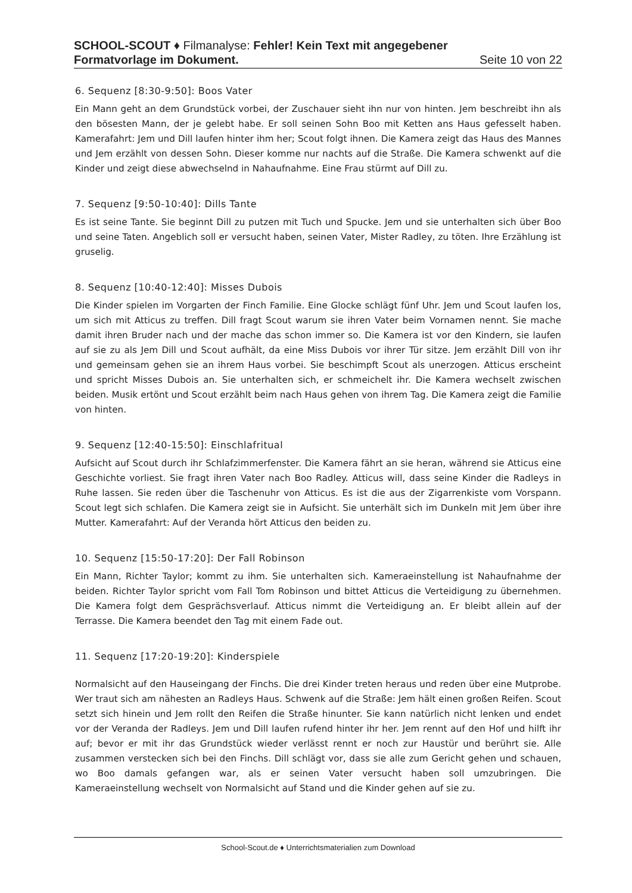SCHOOL-SCOUT ♦ Filmanalyse: Fehler! Kein Text mit angegebener
Formatvorlage im Dokument. Seite 10 von 22
6. Sequenz [8:30-9:50]: Boos Vater
Ein Mann geht an dem Grundstück vorbei, der Zuschauer sieht ihn nur von hinten. Jem beschreibt ihn als den bösesten Mann, der je gelebt habe. Er soll seinen Sohn Boo mit Ketten ans Haus gefesselt haben. Kamerafahrt: Jem und Dill laufen hinter ihm her; Scout folgt ihnen. Die Kamera zeigt das Haus des Mannes und Jem erzählt von dessen Sohn. Dieser komme nur nachts auf die Straße. Die Kamera schwenkt auf die Kinder und zeigt diese abwechselnd in Nahaufnahme. Eine Frau stürmt auf Dill zu.
7. Sequenz [9:50-10:40]: Dills Tante
Es ist seine Tante. Sie beginnt Dill zu putzen mit Tuch und Spucke. Jem und sie unterhalten sich über Boo und seine Taten. Angeblich soll er versucht haben, seinen Vater, Mister Radley, zu töten. Ihre Erzählung ist gruselig.
8. Sequenz [10:40-12:40]: Misses Dubois
Die Kinder spielen im Vorgarten der Finch Familie. Eine Glocke schlägt fünf Uhr. Jem und Scout laufen los, um sich mit Atticus zu treffen. Dill fragt Scout warum sie ihren Vater beim Vornamen nennt. Sie mache damit ihren Bruder nach und der mache das schon immer so. Die Kamera ist vor den Kindern, sie laufen auf sie zu als Jem Dill und Scout aufhält, da eine Miss Dubois vor ihrer Tür sitze. Jem erzählt Dill von ihr und gemeinsam gehen sie an ihrem Haus vorbei. Sie beschimpft Scout als unerzogen. Atticus erscheint und spricht Misses Dubois an. Sie unterhalten sich, er schmeichelt ihr. Die Kamera wechselt zwischen beiden. Musik ertönt und Scout erzählt beim nach Haus gehen von ihrem Tag. Die Kamera zeigt die Familie von hinten.
9. Sequenz [12:40-15:50]: Einschlafritual
Aufsicht auf Scout durch ihr Schlafzimmerfenster. Die Kamera fährt an sie heran, während sie Atticus eine Geschichte vorliest. Sie fragt ihren Vater nach Boo Radley. Atticus will, dass seine Kinder die Radleys in Ruhe lassen. Sie reden über die Taschenuhr von Atticus. Es ist die aus der Zigarrenkiste vom Vorspann. Scout legt sich schlafen. Die Kamera zeigt sie in Aufsicht. Sie unterhält sich im Dunkeln mit Jem über ihre Mutter. Kamerafahrt: Auf der Veranda hört Atticus den beiden zu.
10. Sequenz [15:50-17:20]: Der Fall Robinson
Ein Mann, Richter Taylor; kommt zu ihm. Sie unterhalten sich. Kameraeinstellung ist Nahaufnahme der beiden. Richter Taylor spricht vom Fall Tom Robinson und bittet Atticus die Verteidigung zu übernehmen. Die Kamera folgt dem Gesprächsverlauf. Atticus nimmt die Verteidigung an. Er bleibt allein auf der Terrasse. Die Kamera beendet den Tag mit einem Fade out.
11. Sequenz [17:20-19:20]: Kinderspiele
Normalsicht auf den Hauseingang der Finchs. Die drei Kinder treten heraus und reden über eine Mutprobe. Wer traut sich am nähesten an Radleys Haus. Schwenk auf die Straße: Jem hält einen großen Reifen. Scout setzt sich hinein und Jem rollt den Reifen die Straße hinunter. Sie kann natürlich nicht lenken und endet vor der Veranda der Radleys. Jem und Dill laufen rufend hinter ihr her. Jem rennt auf den Hof und hilft ihr auf; bevor er mit ihr das Grundstück wieder verlässt rennt er noch zur Haustür und berührt sie. Alle zusammen verstecken sich bei den Finchs. Dill schlägt vor, dass sie alle zum Gericht gehen und schauen, wo Boo damals gefangen war, als er seinen Vater versucht haben soll umzubringen. Die Kameraeinstellung wechselt von Normalsicht auf Stand und die Kinder gehen auf sie zu.
School-Scout.de ♦ Unterrichtsmaterialien zum Download